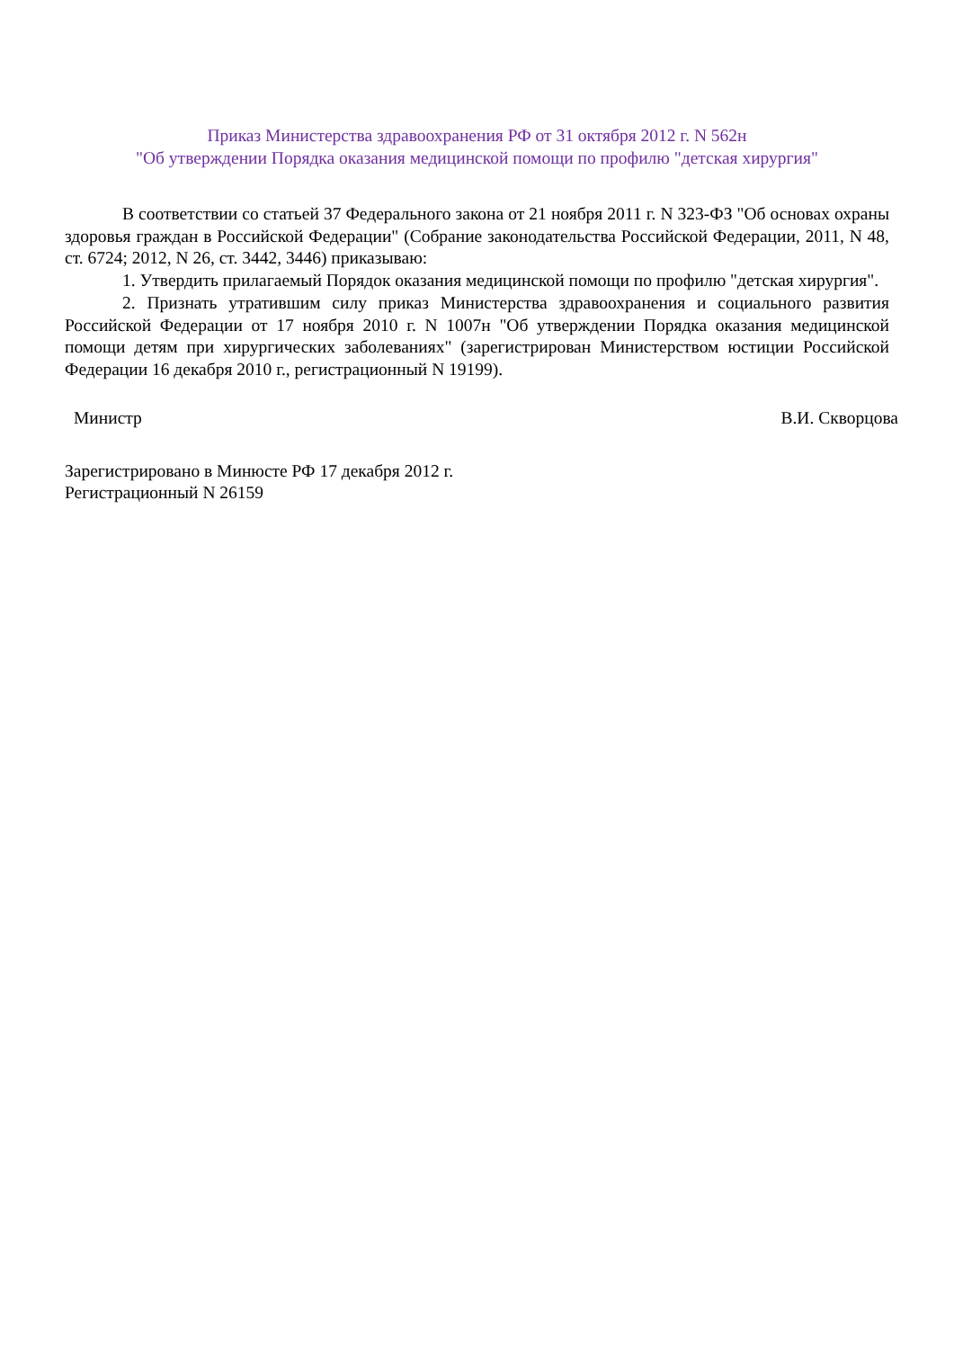Приказ Министерства здравоохранения РФ от 31 октября 2012 г. N 562н
"Об утверждении Порядка оказания медицинской помощи по профилю "детская хирургия"
В соответствии со статьей 37 Федерального закона от 21 ноября 2011 г. N 323-ФЗ "Об основах охраны здоровья граждан в Российской Федерации" (Собрание законодательства Российской Федерации, 2011, N 48, ст. 6724; 2012, N 26, ст. 3442, 3446) приказываю:
1. Утвердить прилагаемый Порядок оказания медицинской помощи по профилю "детская хирургия".
2. Признать утратившим силу приказ Министерства здравоохранения и социального развития Российской Федерации от 17 ноября 2010 г. N 1007н "Об утверждении Порядка оказания медицинской помощи детям при хирургических заболеваниях" (зарегистрирован Министерством юстиции Российской Федерации 16 декабря 2010 г., регистрационный N 19199).
Министр В.И. Скворцова
Зарегистрировано в Минюсте РФ 17 декабря 2012 г.
Регистрационный N 26159